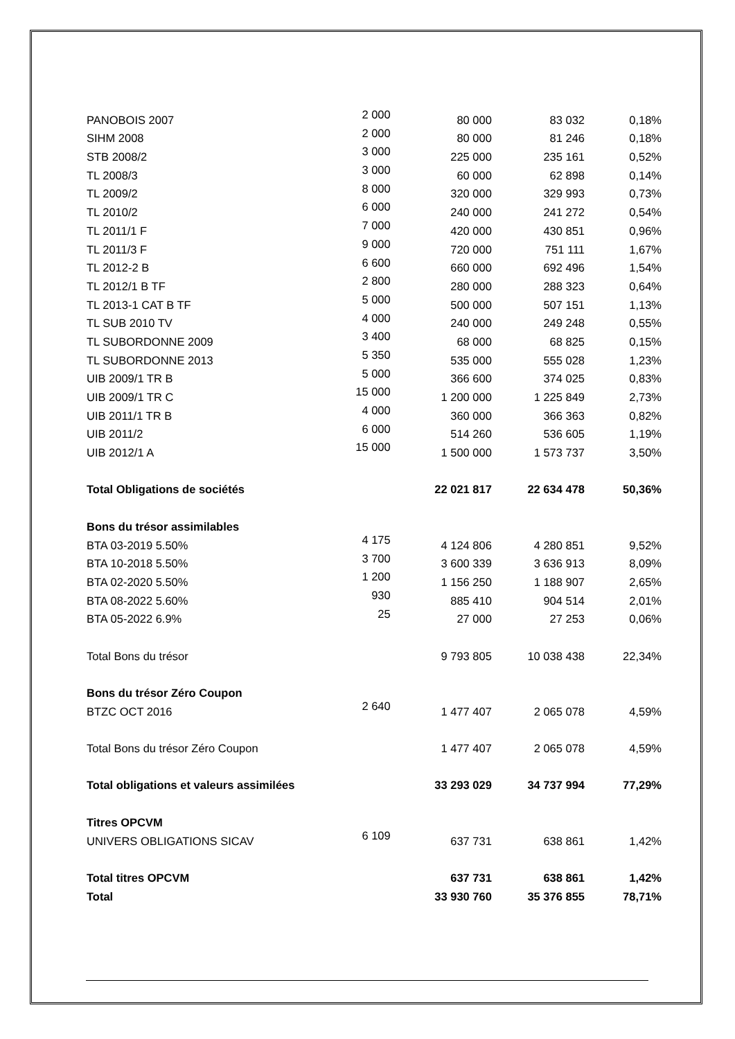| PANOBOIS 2007 | 2 000 | 80 000 | 83 032 | 0,18% |
| SIHM 2008 | 2 000 | 80 000 | 81 246 | 0,18% |
| STB 2008/2 | 3 000 | 225 000 | 235 161 | 0,52% |
| TL 2008/3 | 3 000 | 60 000 | 62 898 | 0,14% |
| TL 2009/2 | 8 000 | 320 000 | 329 993 | 0,73% |
| TL 2010/2 | 6 000 | 240 000 | 241 272 | 0,54% |
| TL 2011/1 F | 7 000 | 420 000 | 430 851 | 0,96% |
| TL 2011/3 F | 9 000 | 720 000 | 751 111 | 1,67% |
| TL 2012-2 B | 6 600 | 660 000 | 692 496 | 1,54% |
| TL 2012/1 B TF | 2 800 | 280 000 | 288 323 | 0,64% |
| TL 2013-1 CAT B TF | 5 000 | 500 000 | 507 151 | 1,13% |
| TL SUB 2010 TV | 4 000 | 240 000 | 249 248 | 0,55% |
| TL SUBORDONNE 2009 | 3 400 | 68 000 | 68 825 | 0,15% |
| TL SUBORDONNE 2013 | 5 350 | 535 000 | 555 028 | 1,23% |
| UIB 2009/1 TR B | 5 000 | 366 600 | 374 025 | 0,83% |
| UIB 2009/1 TR C | 15 000 | 1 200 000 | 1 225 849 | 2,73% |
| UIB 2011/1 TR B | 4 000 | 360 000 | 366 363 | 0,82% |
| UIB 2011/2 | 6 000 | 514 260 | 536 605 | 1,19% |
| UIB 2012/1 A | 15 000 | 1 500 000 | 1 573 737 | 3,50% |
| Total Obligations de sociétés | | 22 021 817 | 22 634 478 | 50,36% |
| Bons du trésor assimilables | | | | |
| BTA 03-2019 5.50% | 4 175 | 4 124 806 | 4 280 851 | 9,52% |
| BTA 10-2018 5.50% | 3 700 | 3 600 339 | 3 636 913 | 8,09% |
| BTA 02-2020 5.50% | 1 200 | 1 156 250 | 1 188 907 | 2,65% |
| BTA 08-2022 5.60% | 930 | 885 410 | 904 514 | 2,01% |
| BTA 05-2022 6.9% | 25 | 27 000 | 27 253 | 0,06% |
| Total Bons du trésor | | 9 793 805 | 10 038 438 | 22,34% |
| Bons du trésor Zéro Coupon | | | | |
| BTZC OCT 2016 | 2 640 | 1 477 407 | 2 065 078 | 4,59% |
| Total Bons du trésor Zéro Coupon | | 1 477 407 | 2 065 078 | 4,59% |
| Total obligations et valeurs assimilées | | 33 293 029 | 34 737 994 | 77,29% |
| Titres OPCVM | | | | |
| UNIVERS OBLIGATIONS SICAV | 6 109 | 637 731 | 638 861 | 1,42% |
| Total titres OPCVM | | 637 731 | 638 861 | 1,42% |
| Total | | 33 930 760 | 35 376 855 | 78,71% |